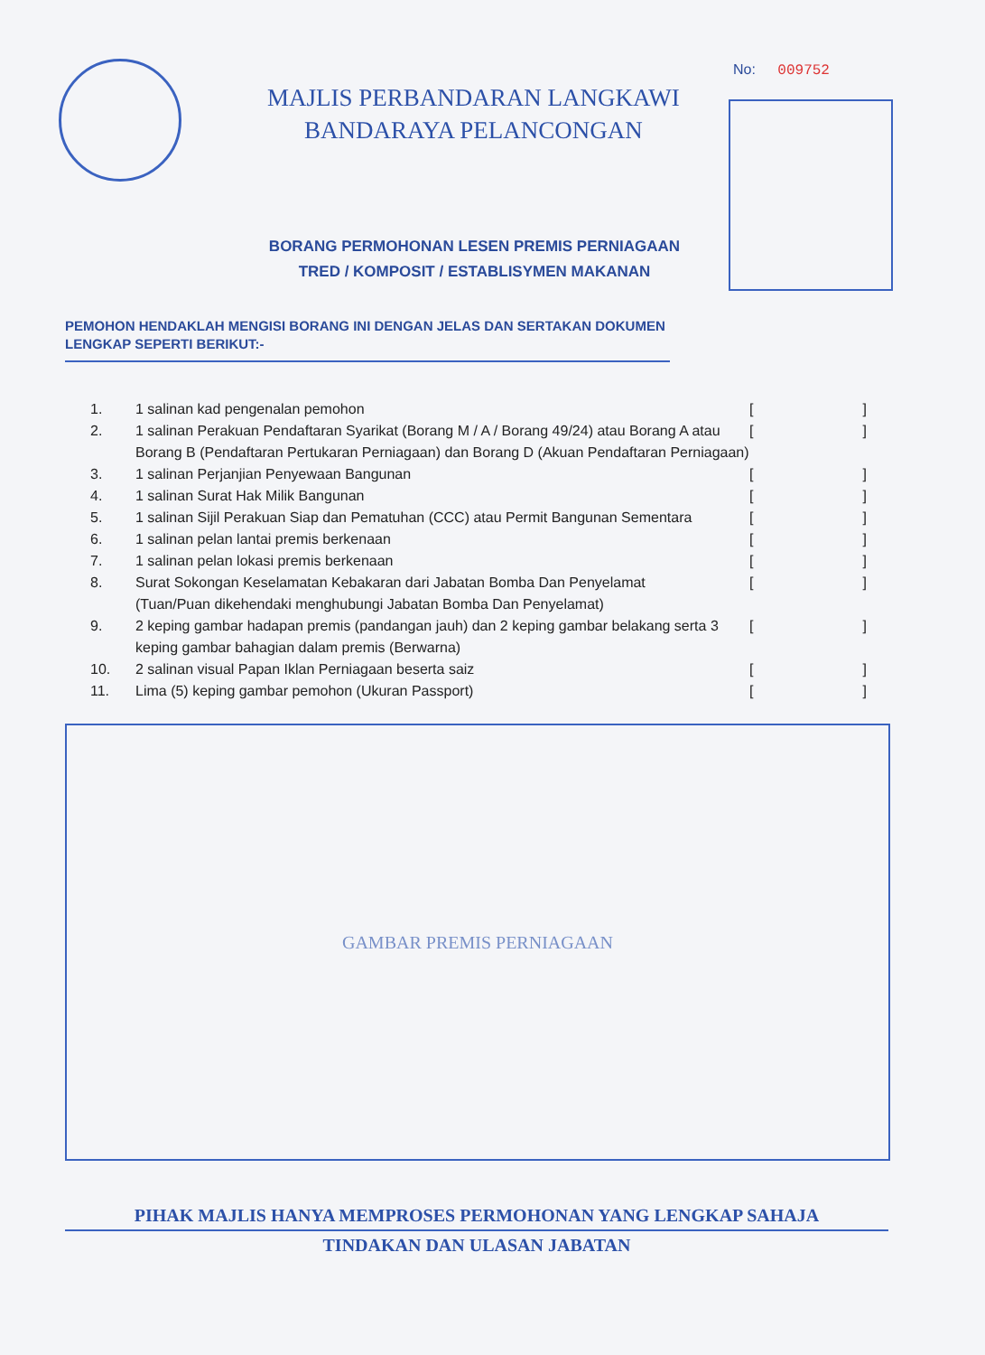No: 009752
MAJLIS PERBANDARAN LANGKAWI
BANDARAYA PELANCONGAN
BORANG PERMOHONAN LESEN PREMIS PERNIAGAAN
TRED / KOMPOSIT / ESTABLISYMEN MAKANAN
PEMOHON HENDAKLAH MENGISI BORANG INI DENGAN JELAS DAN SERTAKAN DOKUMEN LENGKAP SEPERTI BERIKUT:-
1. 1 salinan kad pengenalan pemohon []
2. 1 salinan Perakuan Pendaftaran Syarikat (Borang M / A / Borang 49/24) atau Borang A atau Borang B (Pendaftaran Pertukaran Perniagaan) dan Borang D (Akuan Pendaftaran Perniagaan)
[]
3. 1 salinan Perjanjian Penyewaan Bangunan []
4. 1 salinan Surat Hak Milik Bangunan []
5. 1 salinan Sijil Perakuan Siap dan Pematuhan (CCC) atau Permit Bangunan Sementara
[]
6. 1 salinan pelan lantai premis berkenaan []
7. 1 salinan pelan lokasi premis berkenaan []
8. Surat Sokongan Keselamatan Kebakaran dari Jabatan Bomba Dan Penyelamat
(Tuan/Puan dikehendaki menghubungi Jabatan Bomba Dan Penyelamat)
[]
9. 2 keping gambar hadapan premis (pandangan jauh) dan 2 keping gambar belakang serta 3 keping gambar bahagian dalam premis (Berwarna)
[]
10. 2 salinan visual Papan Iklan Perniagaan beserta saiz []
11. Lima (5) keping gambar pemohon (Ukuran Passport) []
GAMBAR PREMIS PERNIAGAAN
PIHAK MAJLIS HANYA MEMPROSES PERMOHONAN YANG LENGKAP SAHAJA
TINDAKAN DAN ULASAN JABATAN